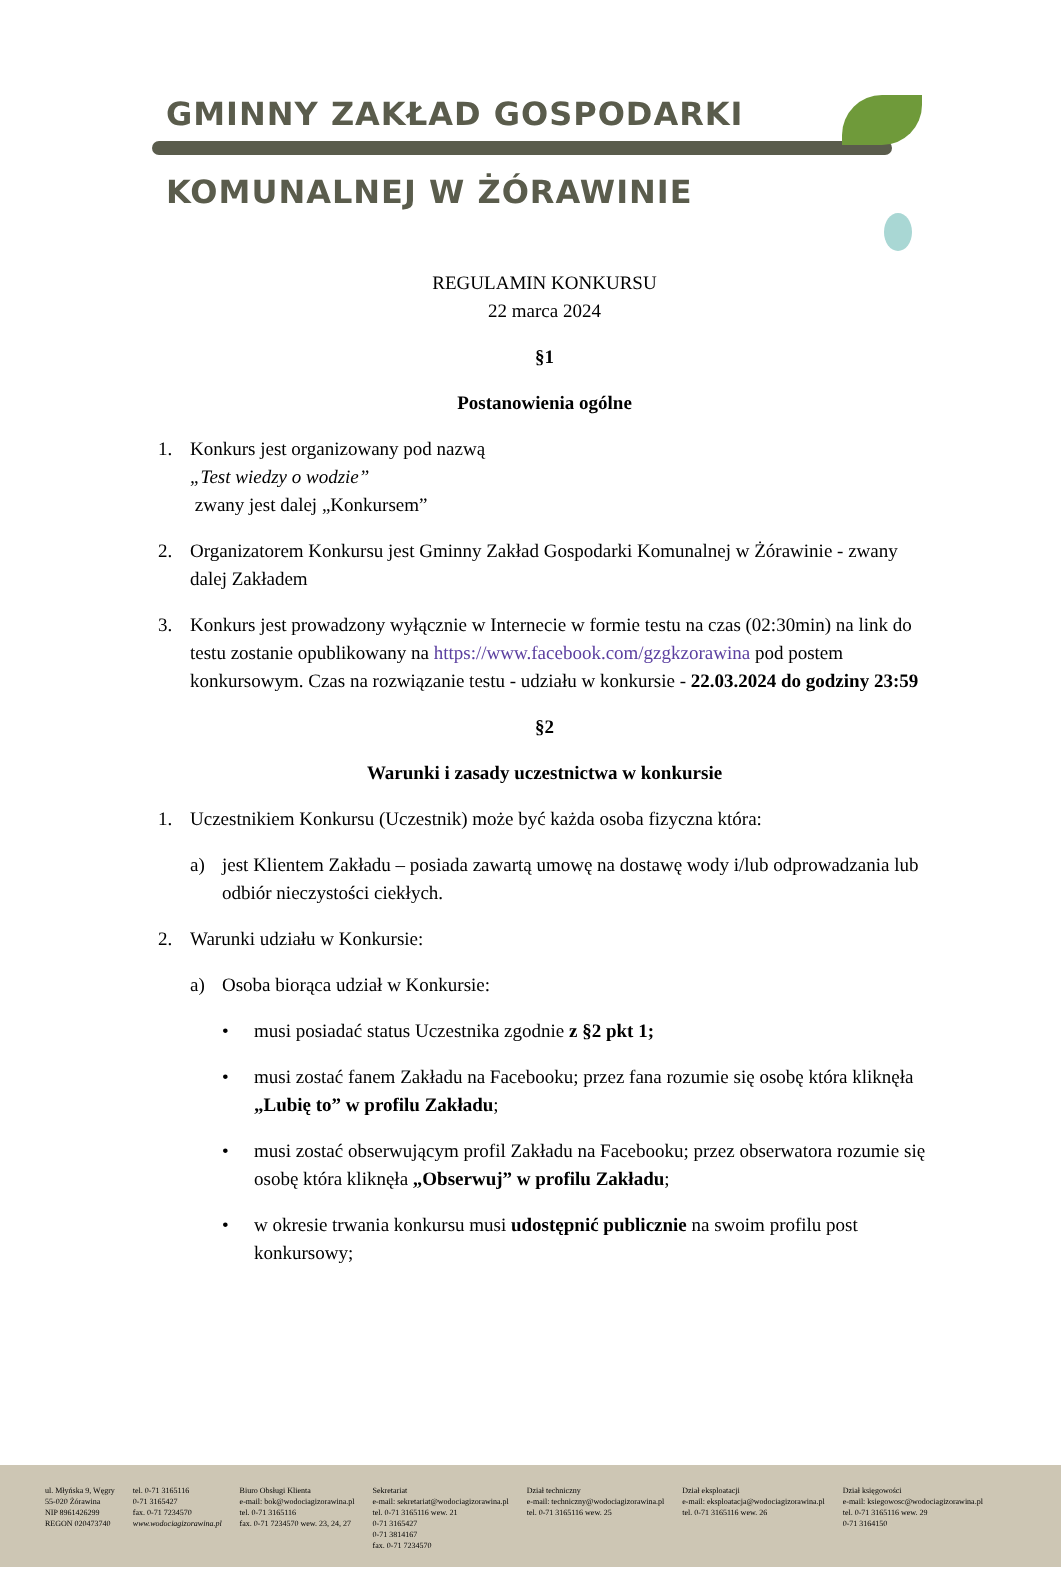GMINNY ZAKŁAD GOSPODARKI
KOMUNALNEJ W ŻÓRAWINIE
REGULAMIN KONKURSU
22 marca 2024
§1
Postanowienia ogólne
1. Konkurs jest organizowany pod nazwą
„Test wiedzy o wodzie”
zwany jest dalej „Konkursem”
2. Organizatorem Konkursu jest Gminny Zakład Gospodarki Komunalnej w Żórawinie - zwany dalej Zakładem
3. Konkurs jest prowadzony wyłącznie w Internecie w formie testu na czas (02:30min) na link do testu zostanie opublikowany na https://www.facebook.com/gzgkzorawina pod postem konkursowym. Czas na rozwiązanie testu - udziału w konkursie - 22.03.2024 do godziny 23:59
§2
Warunki i zasady uczestnictwa w konkursie
1. Uczestnikiem Konkursu (Uczestnik) może być każda osoba fizyczna która:
a) jest Klientem Zakładu – posiada zawartą umowę na dostawę wody i/lub odprowadzania lub odbiór nieczystości ciekłych.
2. Warunki udziału w Konkursie:
a) Osoba biorąca udział w Konkursie:
• musi posiadać status Uczestnika zgodnie z §2 pkt 1;
• musi zostać fanem Zakładu na Facebooku; przez fana rozumie się osobę która kliknęła „Lubię to” w profilu Zakładu;
• musi zostać obserwującym profil Zakładu na Facebooku; przez obserwatora rozumie się osobę która kliknęła „Obserwuj” w profilu Zakładu;
• w okresie trwania konkursu musi udostępnić publicznie na swoim profilu post konkursowy;
ul. Młyńska 9, Węgry
55-020 Żórawina
NIP 8961426299
REGON 020473740
tel. 0-71 3165116
0-71 3165427
fax. 0-71 7234570
www.wodociagizorawina.pl
Biuro Obsługi Klienta
e-mail: bok@wodociagizorawina.pl
tel. 0-71 3165116
fax. 0-71 7234570 wew. 23, 24, 27
Sekretariat
e-mail: sekretariat@wodociagizorawina.pl
tel. 0-71 3165116 wew. 21
0-71 3165427
0-71 3814167
fax. 0-71 7234570
Dział techniczny
e-mail: techniczny@wodociagizorawina.pl
tel. 0-71 3165116 wew. 25
Dział eksploatacji
e-mail: eksploatacja@wodociagizorawina.pl
tel. 0-71 3165116 wew. 26
Dział księgowości
e-mail: ksiegowosc@wodociagizorawina.pl
tel. 0-71 3165116 wew. 29
0-71 3164150